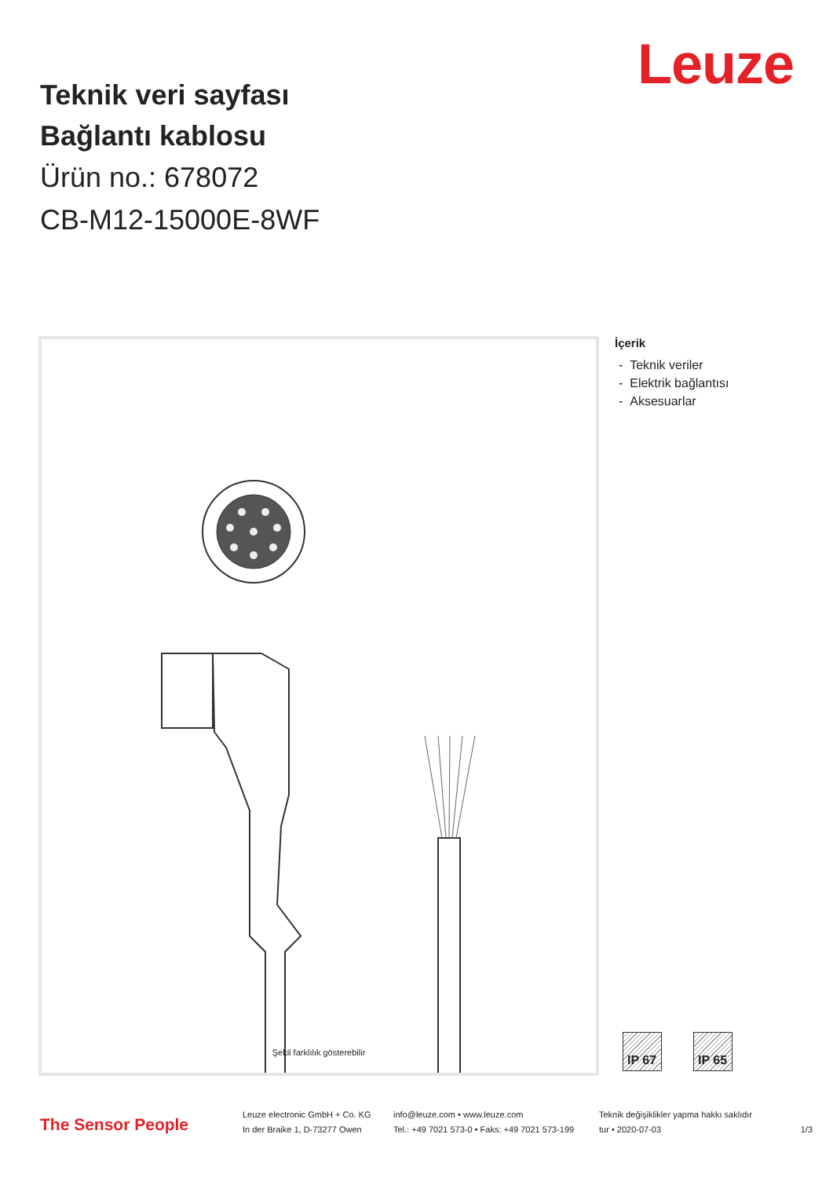Leuze
Teknik veri sayfası
Bağlantı kablosu
Ürün no.: 678072
CB-M12-15000E-8WF
Şekil farklılık gösterebilir
İçerik
- Teknik veriler
- Elektrik bağlantısı
- Aksesuarlar
IP 67 IP 65
The Sensor People
Leuze electronic GmbH + Co. KG
In der Braike 1, D-73277 Owen
info@leuze.com • www.leuze.com
Tel.: +49 7021 573-0 • Faks: +49 7021 573-199
Teknik değişiklikler yapma hakkı saklıdır
tur • 2020-07-03
1/3